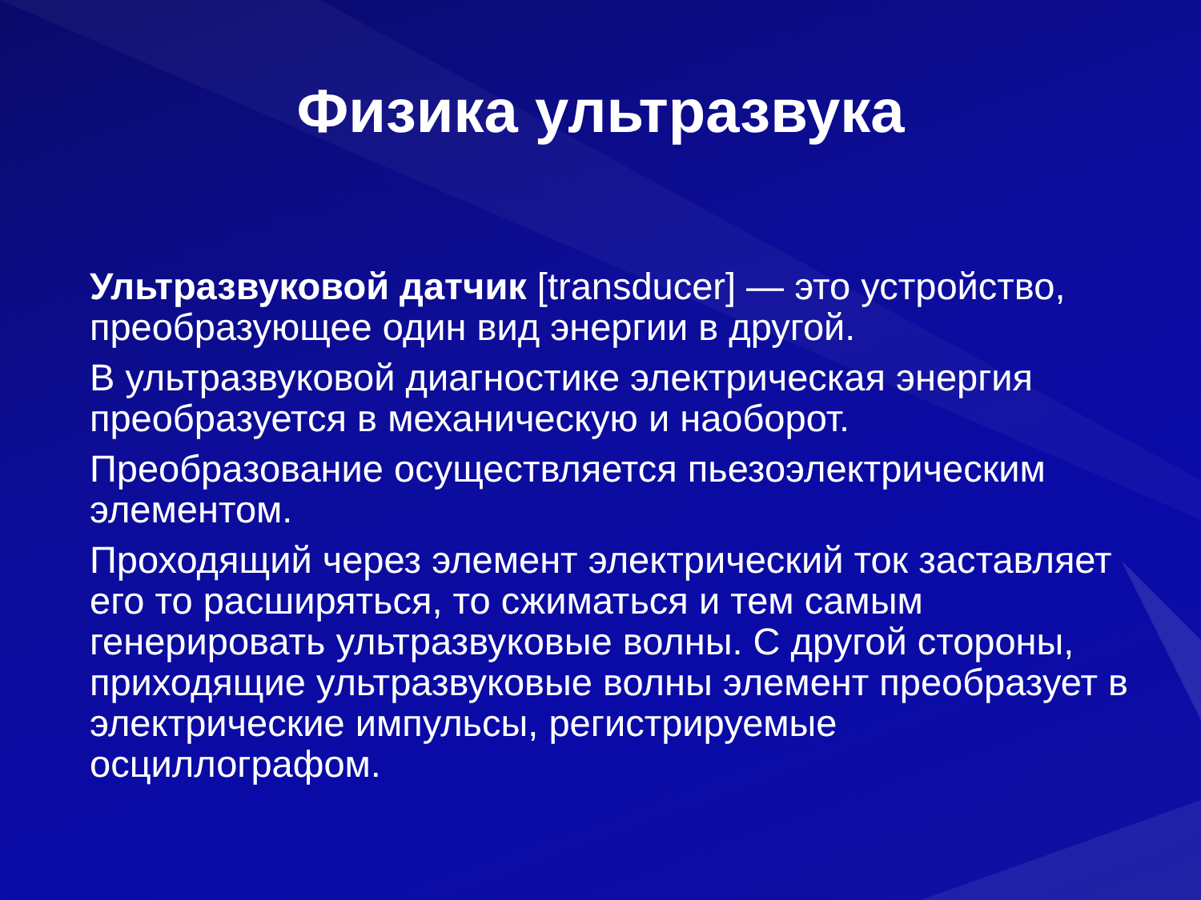Физика ультразвука
Ультразвуковой датчик [transducer] — это устройство, преобразующее один вид энергии в другой.
В ультразвуковой диагностике электрическая энергия преобразуется в механическую и наоборот.
Преобразование осуществляется пьезоэлектрическим элементом.
Проходящий через элемент электрический ток заставляет его то расширяться, то сжиматься и тем самым генерировать ультразвуковые волны. С другой стороны, приходящие ультразвуковые волны элемент преобразует в электрические импульсы, регистрируемые осциллографом.